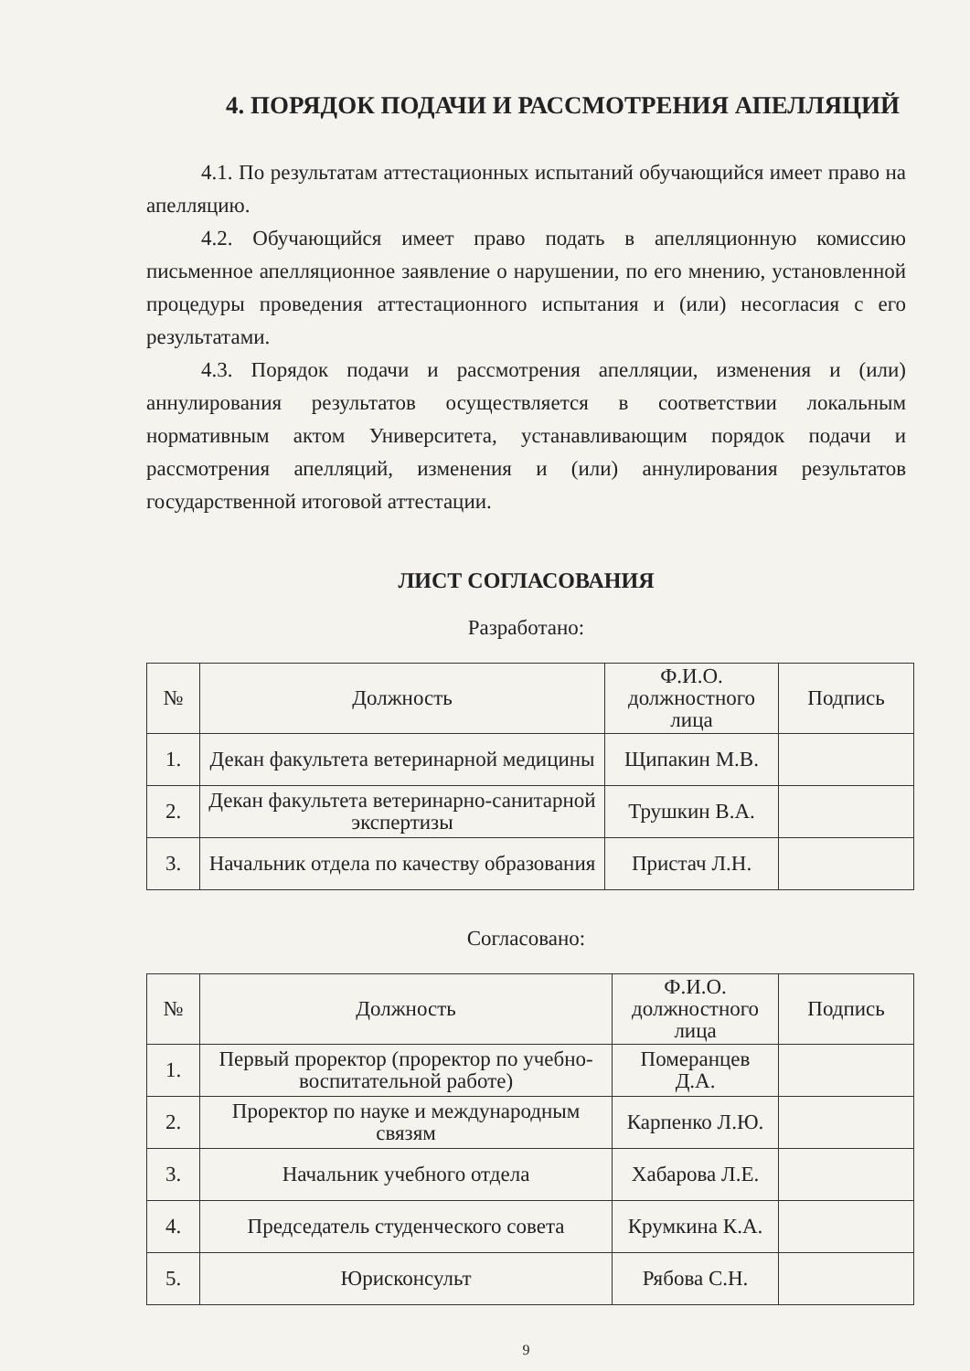4. ПОРЯДОК ПОДАЧИ И РАССМОТРЕНИЯ АПЕЛЛЯЦИЙ
4.1. По результатам аттестационных испытаний обучающийся имеет право на апелляцию.
4.2. Обучающийся имеет право подать в апелляционную комиссию письменное апелляционное заявление о нарушении, по его мнению, установленной процедуры проведения аттестационного испытания и (или) несогласия с его результатами.
4.3. Порядок подачи и рассмотрения апелляции, изменения и (или) аннулирования результатов осуществляется в соответствии локальным нормативным актом Университета, устанавливающим порядок подачи и рассмотрения апелляций, изменения и (или) аннулирования результатов государственной итоговой аттестации.
ЛИСТ СОГЛАСОВАНИЯ
Разработано:
| № | Должность | Ф.И.О. должностного лица | Подпись |
| --- | --- | --- | --- |
| 1. | Декан факультета ветеринарной медицины | Щипакин М.В. | |
| 2. | Декан факультета ветеринарно-санитарной экспертизы | Трушкин В.А. | |
| 3. | Начальник отдела по качеству образования | Пристач Л.Н. | |
Согласовано:
| № | Должность | Ф.И.О. должностного лица | Подпись |
| --- | --- | --- | --- |
| 1. | Первый проректор (проректор по учебно-воспитательной работе) | Померанцев Д.А. | |
| 2. | Проректор по науке и международным связям | Карпенко Л.Ю. | |
| 3. | Начальник учебного отдела | Хабарова Л.Е. | |
| 4. | Председатель студенческого совета | Крумкина К.А. | |
| 5. | Юрисконсульт | Рябова С.Н. | |
9